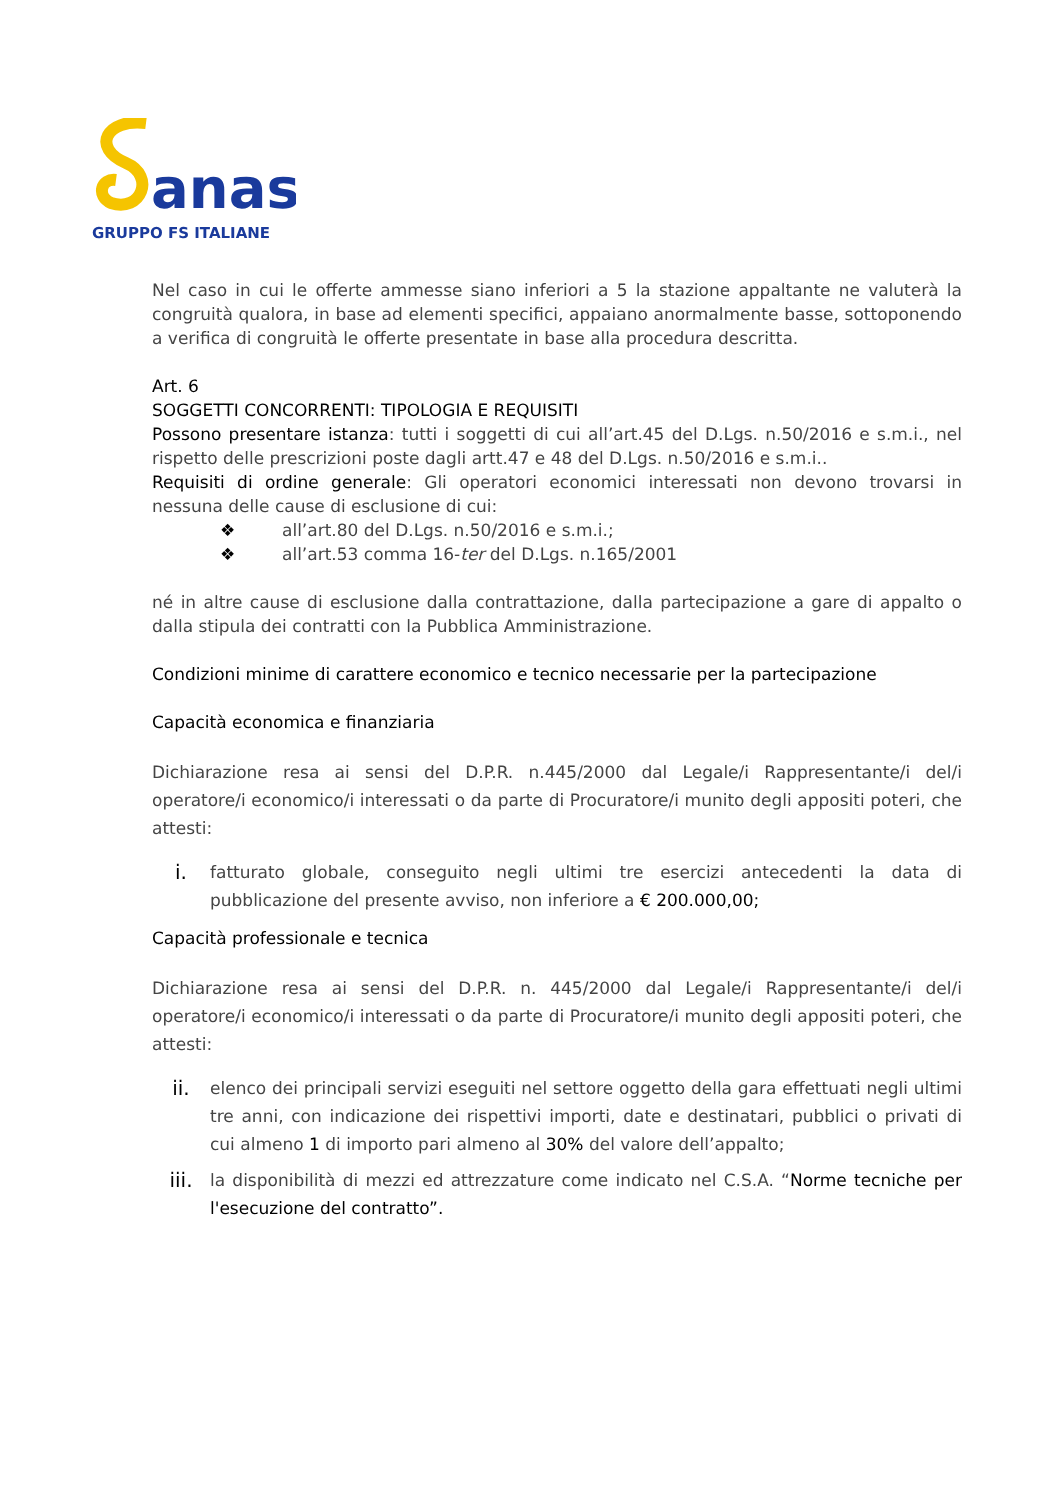anas
GRUPPO FS ITALIANE
Nel caso in cui le offerte ammesse siano inferiori a 5 la stazione appaltante ne valuterà la congruità qualora, in base ad elementi specifici, appaiano anormalmente basse, sottoponendo a verifica di congruità le offerte presentate in base alla procedura descritta.
Art. 6
SOGGETTI CONCORRENTI: TIPOLOGIA E REQUISITI
Possono presentare istanza: tutti i soggetti di cui all’art.45 del D.Lgs. n.50/2016 e s.m.i., nel rispetto delle prescrizioni poste dagli artt.47 e 48 del D.Lgs. n.50/2016 e s.m.i..
Requisiti di ordine generale: Gli operatori economici interessati non devono trovarsi in nessuna delle cause di esclusione di cui:
❖ all’art.80 del D.Lgs. n.50/2016 e s.m.i.;
❖ all’art.53 comma 16-ter del D.Lgs. n.165/2001
né in altre cause di esclusione dalla contrattazione, dalla partecipazione a gare di appalto o dalla stipula dei contratti con la Pubblica Amministrazione.
Condizioni minime di carattere economico e tecnico necessarie per la partecipazione
Capacità economica e finanziaria
Dichiarazione resa ai sensi del D.P.R. n.445/2000 dal Legale/i Rappresentante/i del/i operatore/i economico/i interessati o da parte di Procuratore/i munito degli appositi poteri, che attesti:
i. fatturato globale, conseguito negli ultimi tre esercizi antecedenti la data di pubblicazione del presente avviso, non inferiore a € 200.000,00;
Capacità professionale e tecnica
Dichiarazione resa ai sensi del D.P.R. n. 445/2000 dal Legale/i Rappresentante/i del/i operatore/i economico/i interessati o da parte di Procuratore/i munito degli appositi poteri, che attesti:
ii. elenco dei principali servizi eseguiti nel settore oggetto della gara effettuati negli ultimi tre anni, con indicazione dei rispettivi importi, date e destinatari, pubblici o privati di cui almeno 1 di importo pari almeno al 30% del valore dell’appalto;
iii. la disponibilità di mezzi ed attrezzature come indicato nel C.S.A. “Norme tecniche per l'esecuzione del contratto”.